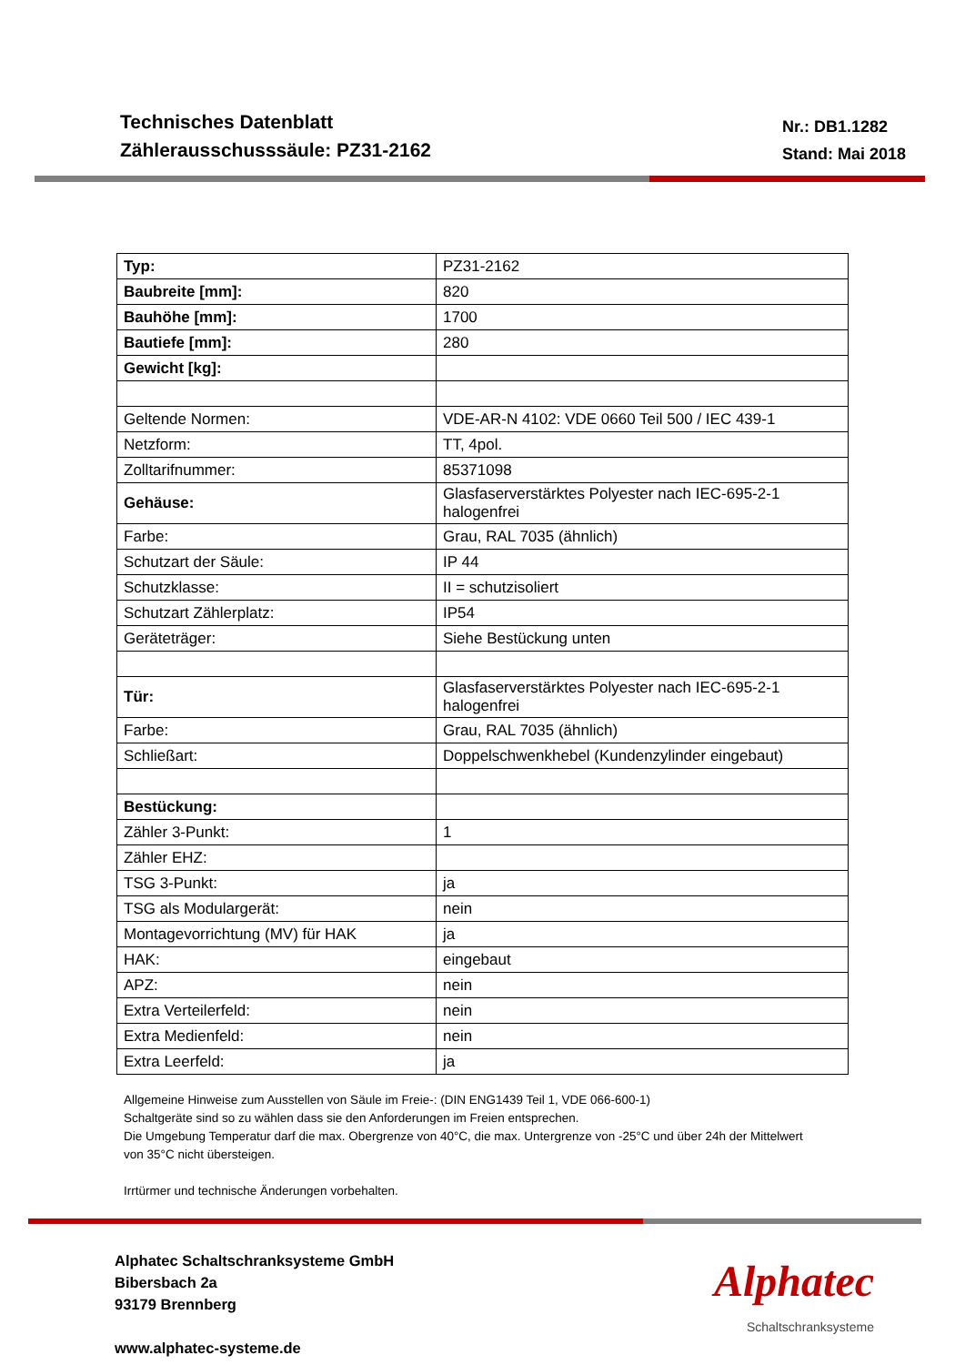Technisches Datenblatt
Zählerausschusssäule: PZ31-2162
Nr.: DB1.1282
Stand: Mai 2018
| Typ: | PZ31-2162 |
| Baubreite [mm]: | 820 |
| Bauhöhe [mm]: | 1700 |
| Bautiefe [mm]: | 280 |
| Gewicht [kg]: | |
| Geltende Normen: | VDE-AR-N 4102: VDE 0660 Teil 500 / IEC 439-1 |
| Netzform: | TT, 4pol. |
| Zolltarifnummer: | 85371098 |
| Gehäuse: | Glasfaserverstärktes Polyester nach IEC-695-2-1 halogenfrei |
| Farbe: | Grau, RAL 7035 (ähnlich) |
| Schutzart der Säule: | IP 44 |
| Schutzklasse: | II = schutzisoliert |
| Schutzart Zählerplatz: | IP54 |
| Geräteträger: | Siehe Bestückung unten |
| Tür: | Glasfaserverstärktes Polyester nach IEC-695-2-1 halogenfrei |
| Farbe: | Grau, RAL 7035 (ähnlich) |
| Schließart: | Doppelschwenkhebel (Kundenzylinder eingebaut) |
| Bestückung: | |
| Zähler 3-Punkt: | 1 |
| Zähler EHZ: | |
| TSG 3-Punkt: | ja |
| TSG als Modulargerät: | nein |
| Montagevorrichtung (MV) für HAK | ja |
| HAK: | eingebaut |
| APZ: | nein |
| Extra Verteilerfeld: | nein |
| Extra Medienfeld: | nein |
| Extra Leerfeld: | ja |
Allgemeine Hinweise zum Ausstellen von Säule im Freie-: (DIN ENG1439 Teil 1, VDE 066-600-1)
Schaltgeräte sind so zu wählen dass sie den Anforderungen im Freien entsprechen.
Die Umgebung Temperatur darf die max. Obergrenze von 40°C, die max. Untergrenze von -25°C und über 24h der Mittelwert von 35°C nicht übersteigen.
Irrtürmer und technische Änderungen vorbehalten.
Alphatec Schaltschranksysteme GmbH
Bibersbach 2a
93179 Brennberg
www.alphatec-systeme.de
Alphatec
Schaltschranksysteme